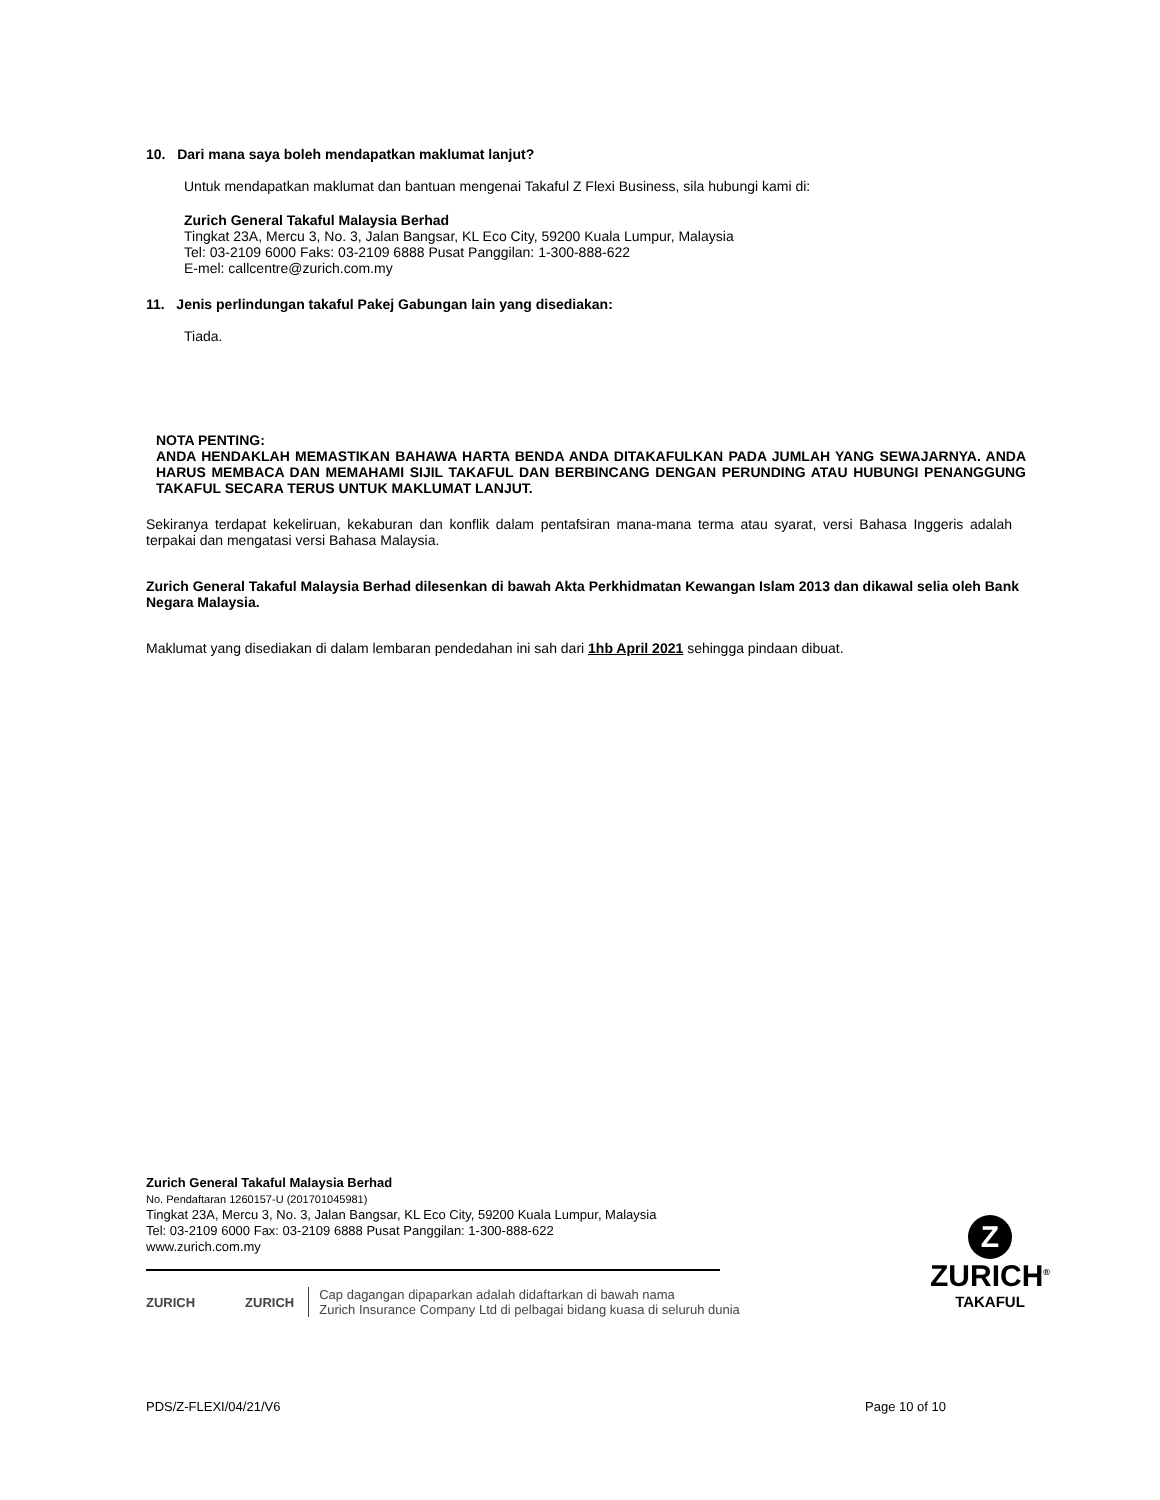10. Dari mana saya boleh mendapatkan maklumat lanjut?
Untuk mendapatkan maklumat dan bantuan mengenai Takaful Z Flexi Business, sila hubungi kami di:
Zurich General Takaful Malaysia Berhad
Tingkat 23A, Mercu 3, No. 3, Jalan Bangsar, KL Eco City, 59200 Kuala Lumpur, Malaysia
Tel: 03-2109 6000 Faks: 03-2109 6888 Pusat Panggilan: 1-300-888-622
E-mel: callcentre@zurich.com.my
11. Jenis perlindungan takaful Pakej Gabungan lain yang disediakan:
Tiada.
NOTA PENTING:
ANDA HENDAKLAH MEMASTIKAN BAHAWA HARTA BENDA ANDA DITAKAFULKAN PADA JUMLAH YANG SEWAJARNYA. ANDA HARUS MEMBACA DAN MEMAHAMI SIJIL TAKAFUL DAN BERBINCANG DENGAN PERUNDING ATAU HUBUNGI PENANGGUNG TAKAFUL SECARA TERUS UNTUK MAKLUMAT LANJUT.
Sekiranya terdapat kekeliruan, kekaburan dan konflik dalam pentafsiran mana-mana terma atau syarat, versi Bahasa Inggeris adalah terpakai dan mengatasi versi Bahasa Malaysia.
Zurich General Takaful Malaysia Berhad dilesenkan di bawah Akta Perkhidmatan Kewangan Islam 2013 dan dikawal selia oleh Bank Negara Malaysia.
Maklumat yang disediakan di dalam lembaran pendedahan ini sah dari 1hb April 2021 sehingga pindaan dibuat.
Zurich General Takaful Malaysia Berhad
No. Pendaftaran 1260157-U (201701045981)
Tingkat 23A, Mercu 3, No. 3, Jalan Bangsar, KL Eco City, 59200 Kuala Lumpur, Malaysia
Tel: 03-2109 6000 Fax: 03-2109 6888 Pusat Panggilan: 1-300-888-622
www.zurich.com.my
ZURICH ZURICH
Cap dagangan dipaparkan adalah didaftarkan di bawah nama
Zurich Insurance Company Ltd di pelbagai bidang kuasa di seluruh dunia
Z
ZURICH<sup>®</sup>
TAKAFUL
PDS/Z-FLEXI/04/21/V6 Page 10 of 10